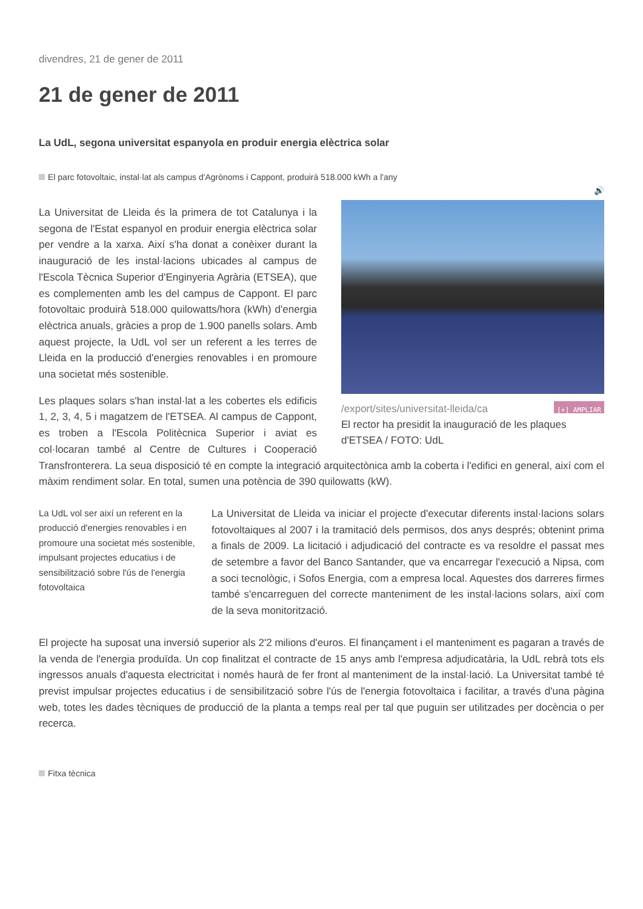divendres, 21 de gener de 2011
21 de gener de 2011
La UdL, segona universitat espanyola en produir energia elèctrica solar
El parc fotovoltaic, instal·lat als campus d'Agrònoms i Cappont, produirà 518.000 kWh a l'any
🔊
/export/sites/universitat-lleida/ca [+] AMPLIAR
El rector ha presidit la inauguració de les plaques d'ETSEA / FOTO: UdL
La Universitat de Lleida és la primera de tot Catalunya i la segona de l'Estat espanyol en produir energia elèctrica solar per vendre a la xarxa. Així s'ha donat a conèixer durant la inauguració de les instal·lacions ubicades al campus de l'Escola Tècnica Superior d'Enginyeria Agrària (ETSEA), que es complementen amb les del campus de Cappont. El parc fotovoltaic produirà 518.000 quilowatts/hora (kWh) d'energia elèctrica anuals, gràcies a prop de 1.900 panells solars. Amb aquest projecte, la UdL vol ser un referent a les terres de Lleida en la producció d'energies renovables i en promoure una societat més sostenible.
Les plaques solars s'han instal·lat a les cobertes els edificis 1, 2, 3, 4, 5 i magatzem de l'ETSEA. Al campus de Cappont, es troben a l'Escola Politècnica Superior i aviat es col·locaran també al Centre de Cultures i Cooperació Transfronterera. La seua disposició té en compte la integració arquitectònica amb la coberta i l'edifici en general, així com el màxim rendiment solar. En total, sumen una potència de 390 quilowatts (kW).
La UdL vol ser així un referent en la producció d'energies renovables i en promoure una societat més sostenible, impulsant projectes educatius i de sensibilització sobre l'ús de l'energia fotovoltaica
La Universitat de Lleida va iniciar el projecte d'executar diferents instal·lacions solars fotovoltaiques al 2007 i la tramitació dels permisos, dos anys després; obtenint prima a finals de 2009. La licitació i adjudicació del contracte es va resoldre el passat mes de setembre a favor del Banco Santander, que va encarregar l'execució a Nipsa, com a soci tecnològic, i Sofos Energia, com a empresa local. Aquestes dos darreres firmes també s'encarreguen del correcte manteniment de les instal·lacions solars, així com de la seva monitorització.
El projecte ha suposat una inversió superior als 2'2 milions d'euros. El finançament i el manteniment es pagaran a través de la venda de l'energia produïda. Un cop finalitzat el contracte de 15 anys amb l'empresa adjudicatària, la UdL rebrà tots els ingressos anuals d'aquesta electricitat i només haurà de fer front al manteniment de la instal·lació. La Universitat també té previst impulsar projectes educatius i de sensibilització sobre l'ús de l'energia fotovoltaica i facilitar, a través d'una pàgina web, totes les dades tècniques de producció de la planta a temps real per tal que puguin ser utilitzades per docència o per recerca.
Fitxa tècnica